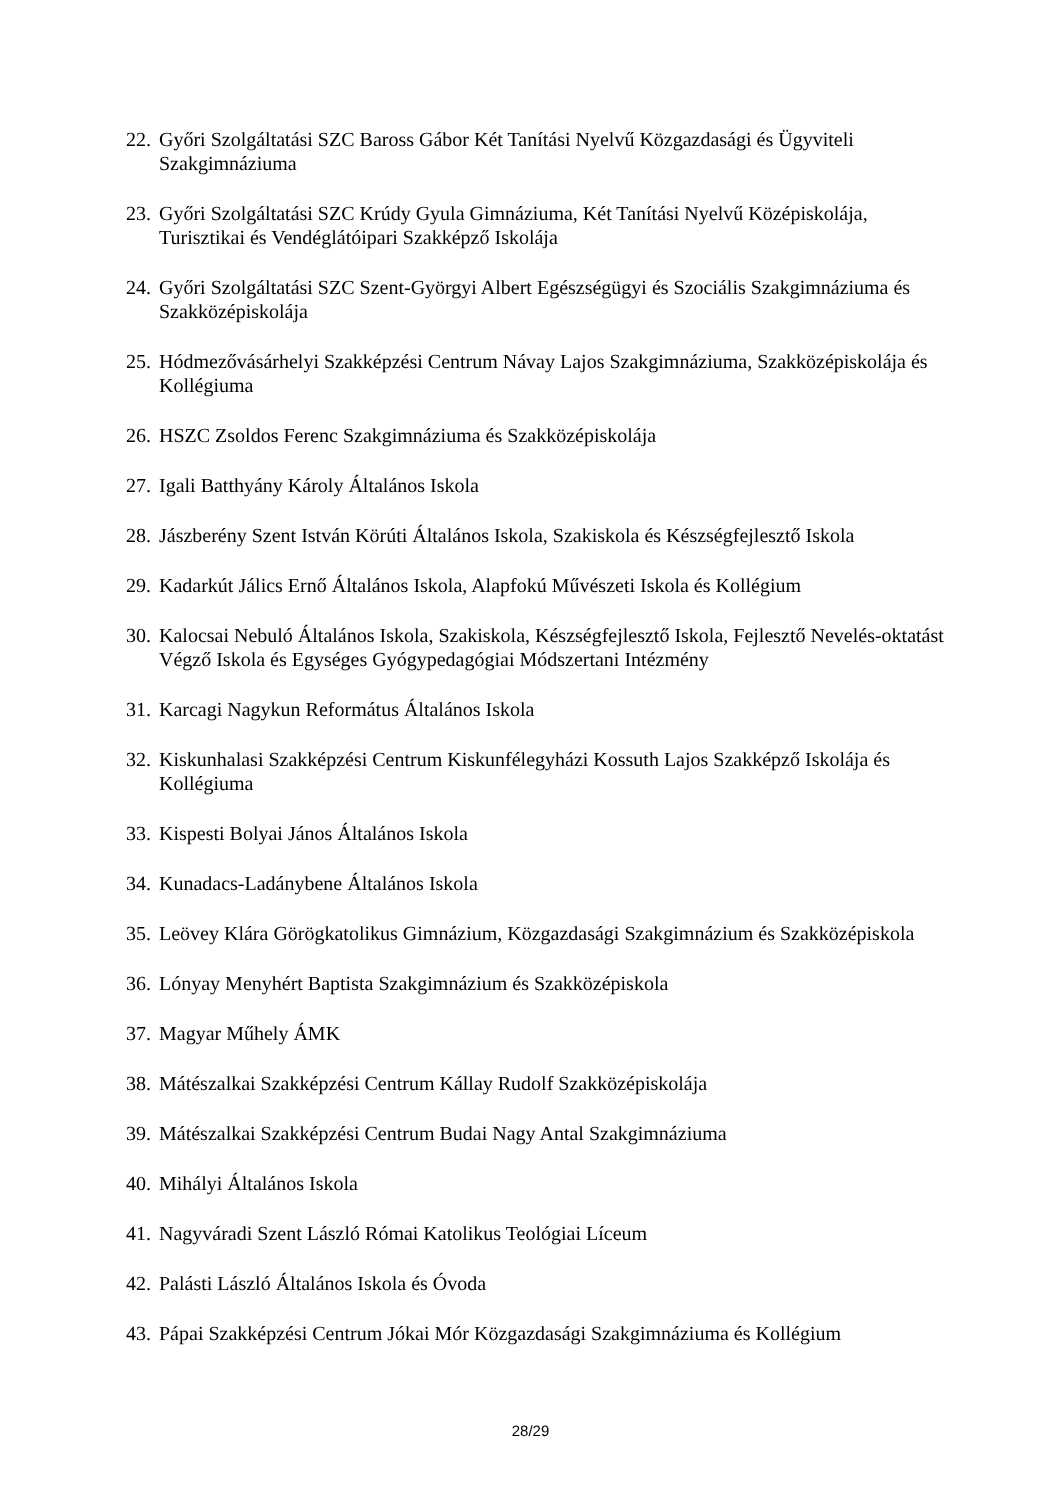22. Győri Szolgáltatási SZC Baross Gábor Két Tanítási Nyelvű Közgazdasági és Ügyviteli Szakgimnáziuma
23. Győri Szolgáltatási SZC Krúdy Gyula Gimnáziuma, Két Tanítási Nyelvű Középiskolája, Turisztikai és Vendéglátóipari Szakképző Iskolája
24. Győri Szolgáltatási SZC Szent-Györgyi Albert Egészségügyi és Szociális Szakgimnázium­a és Szakközépiskolája
25. Hódmezővásárhelyi Szakképzési Centrum Návay Lajos Szakgimnáziuma, Szakközépisko­lája és Kollégiuma
26. HSZC Zsoldos Ferenc Szakgimnáziuma és Szakközépiskolája
27. Igali Batthyány Károly Általános Iskola
28. Jászberény Szent István Körúti Általános Iskola, Szakiskola és Készségfejlesztő Iskola
29. Kadarkút Jálics Ernő Általános Iskola, Alapfokú Művészeti Iskola és Kollégium
30. Kalocsai Nebuló Általános Iskola, Szakiskola, Készségfejlesztő Iskola, Fejlesztő Nevelés-oktatást Végző Iskola és Egységes Gyógypedagógiai Módszertani Intézmény
31. Karcagi Nagykun Református Általános Iskola
32. Kiskunhalasi Szakképzési Centrum Kiskunfélegyházi Kossuth Lajos Szakképző Iskolája és Kollégiuma
33. Kispesti Bolyai János Általános Iskola
34. Kunadacs-Ladánybene Általános Iskola
35. Leövey Klára Görögkatolikus Gimnázium, Közgazdasági Szakgimnázium és Szakközép­iskola
36. Lónyay Menyhért Baptista Szakgimnázium és Szakközépiskola
37. Magyar Műhely ÁMK
38. Mátészalkai Szakképzési Centrum Kállay Rudolf Szakközépiskolája
39. Mátészalkai Szakképzési Centrum Budai Nagy Antal Szakgimnáziuma
40. Mihályi Általános Iskola
41. Nagyváradi Szent László Római Katolikus Teológiai Líceum
42. Palásti László Általános Iskola és Óvoda
43. Pápai Szakképzési Centrum Jókai Mór Közgazdasági Szakgimnáziuma és Kollégium
28/29